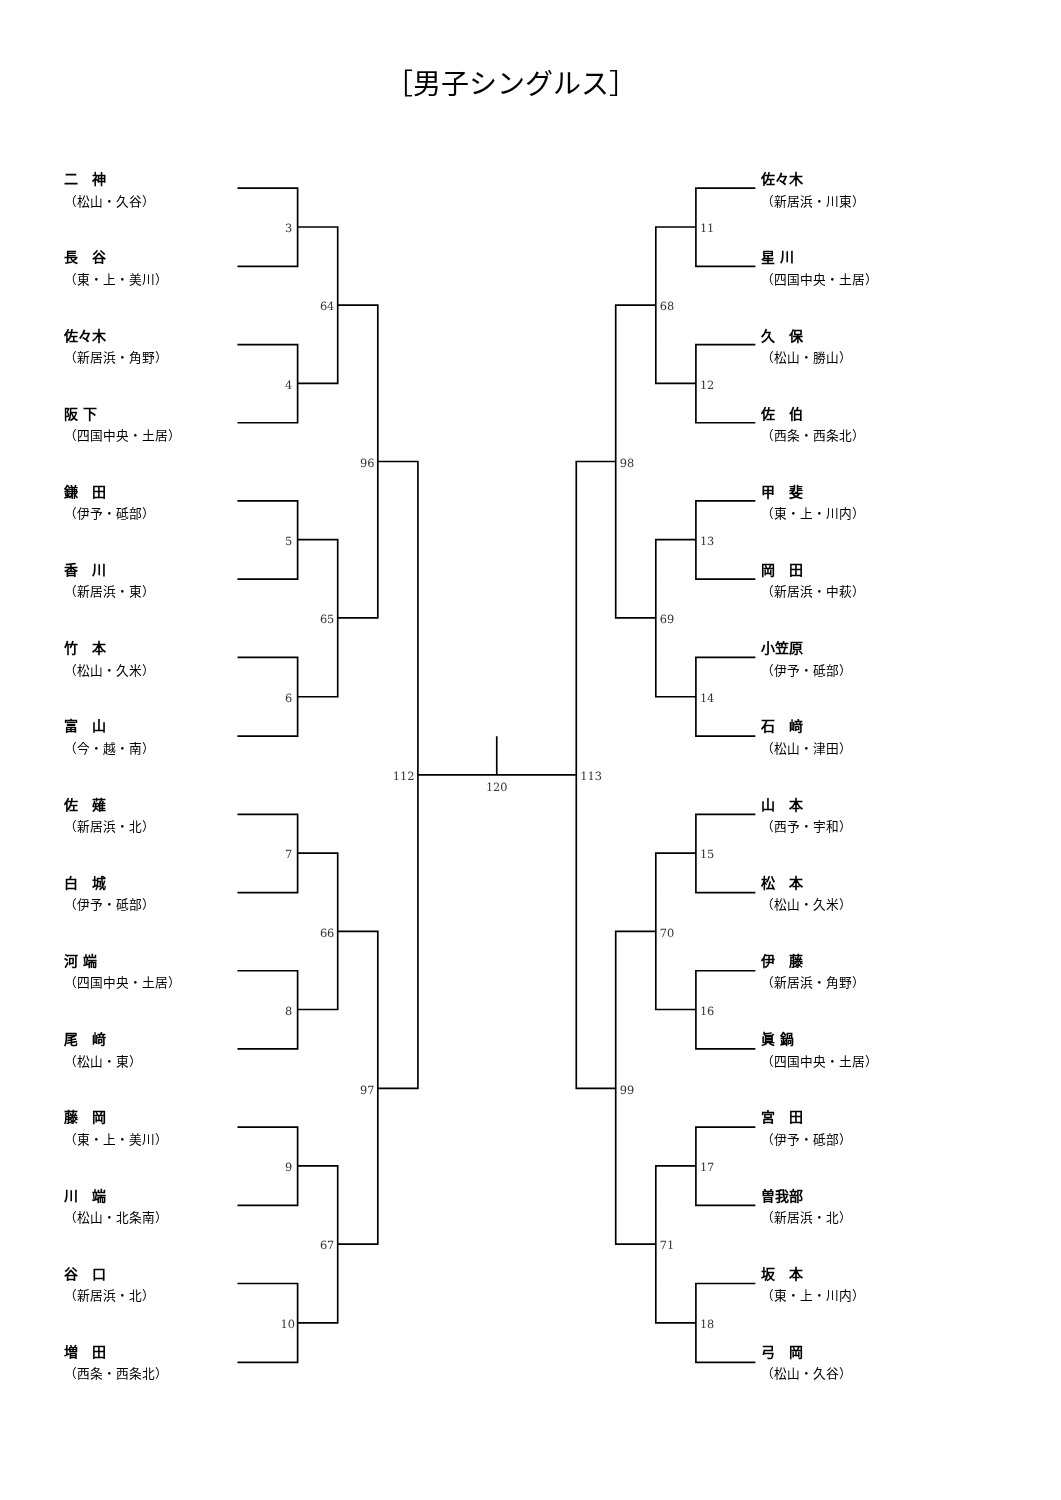［男子シングルス］
二　神
（松山・久谷）
長　谷
（東・上・美川）
佐々木
（新居浜・角野）
阪 下
（四国中央・土居）
鎌　田
（伊予・砥部）
香　川
（新居浜・東）
竹　本
（松山・久米）
富　山
（今・越・南）
佐　薙
（新居浜・北）
白　城
（伊予・砥部）
河 端
（四国中央・土居）
尾　﨑
（松山・東）
藤　岡
（東・上・美川）
川　端
（松山・北条南）
谷　口
（新居浜・北）
増　田
（西条・西条北）
佐々木
（新居浜・川東）
星 川
（四国中央・土居）
久　保
（松山・勝山）
佐　伯
（西条・西条北）
甲　斐
（東・上・川内）
岡　田
（新居浜・中萩）
小笠原
（伊予・砥部）
石　﨑
（松山・津田）
山　本
（西予・宇和）
松　本
（松山・久米）
伊　藤
（新居浜・角野）
眞 鍋
（四国中央・土居）
宮　田
（伊予・砥部）
曽我部
（新居浜・北）
坂　本
（東・上・川内）
弓　岡
（松山・久谷）
3
4
5
6
7
8
9
10
64
65
66
67
96
97
112
120
11
12
13
14
15
16
17
18
68
69
70
71
98
99
113